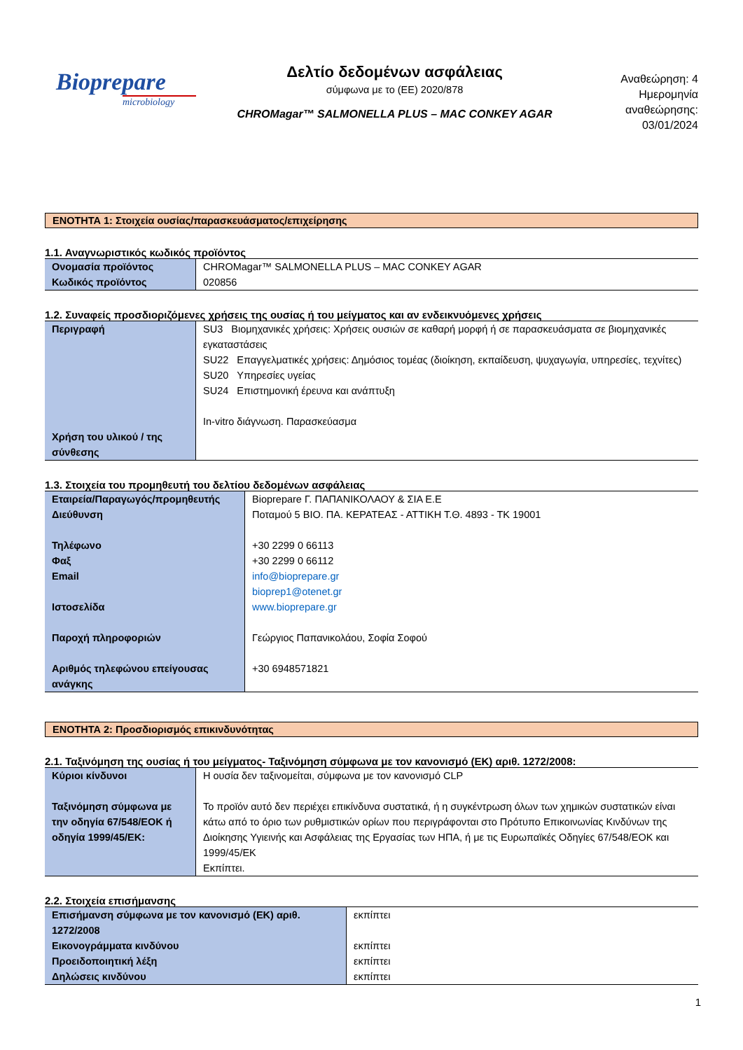Bioprepare
microbiology
Δελτίο δεδομένων ασφάλειας
σύμφωνα με το (ΕΕ) 2020/878
CHROMagar™ SALMONELLA PLUS – MAC CONKEY AGAR
Αναθεώρηση: 4
Ημερομηνία
αναθεώρησης:
03/01/2024
ΕΝΟΤΗΤΑ 1: Στοιχεία ουσίας/παρασκευάσματος/επιχείρησης
1.1. Αναγνωριστικός κωδικός προϊόντος
| Ονομασία προϊόντος Κωδικός προϊόντος | CHROMagar™ SALMONELLA PLUS – MAC CONKEY AGAR 020856 |
1.2. Συναφείς προσδιοριζόμενες χρήσεις της ουσίας ή του μείγματος και αν ενδεικνυόμενες χρήσεις
| Περιγραφή Χρήση του υλικού / της σύνθεσης | SU3 Βιομηχανικές χρήσεις: Χρήσεις ουσιών σε καθαρή μορφή ή σε παρασκευάσματα σε βιομηχανικές εγκαταστάσεις SU22 Επαγγελματικές χρήσεις: Δημόσιος τομέας (διοίκηση, εκπαίδευση, ψυχαγωγία, υπηρεσίες, τεχνίτες) SU20 Υπηρεσίες υγείας SU24 Επιστημονική έρευνα και ανάπτυξη In-vitro διάγνωση. Παρασκεύασμα |
1.3. Στοιχεία του προμηθευτή του δελτίου δεδομένων ασφάλειας
| Εταιρεία/Παραγωγός/προμηθευτής Διεύθυνση Τηλέφωνο Φαξ Email Ιστοσελίδα Παροχή πληροφοριών Αριθμός τηλεφώνου επείγουσας ανάγκης | Bioprepare Γ. ΠΑΠΑΝΙΚΟΛΑΟΥ & ΣΙΑ Ε.Ε Ποταμού 5 ΒΙΟ. ΠΑ. ΚΕΡΑΤΕΑΣ - ΑΤΤΙΚΗ Τ.Θ. 4893 - ΤΚ 19001 +30 2299 0 66113 +30 2299 0 66112 info@bioprepare.gr bioprep1@otenet.gr www.bioprepare.gr Γεώργιος Παπανικολάου, Σοφία Σοφού +30 6948571821 |
ΕΝΟΤΗΤΑ 2: Προσδιορισμός επικινδυνότητας
2.1. Ταξινόμηση της ουσίας ή του μείγματος- Ταξινόμηση σύμφωνα με τον κανονισμό (ΕΚ) αριθ. 1272/2008:
| Κύριοι κίνδυνοι Ταξινόμηση σύμφωνα με την οδηγία 67/548/ΕΟΚ ή οδηγία 1999/45/ΕΚ: | Η ουσία δεν ταξινομείται, σύμφωνα με τον κανονισμό CLP Το προϊόν αυτό δεν περιέχει επικίνδυνα συστατικά, ή η συγκέντρωση όλων των χημικών συστατικών είναι κάτω από το όριο των ρυθμιστικών ορίων που περιγράφονται στο Πρότυπο Επικοινωνίας Κινδύνων της Διοίκησης Υγιεινής και Ασφάλειας της Εργασίας των ΗΠΑ, ή με τις Ευρωπαϊκές Οδηγίες 67/548/ΕΟΚ και 1999/45/ΕΚ Εκπίπτει. |
2.2. Στοιχεία επισήμανσης
| Επισήμανση σύμφωνα με τον κανονισμό (ΕΚ) αριθ. 1272/2008 Εικονογράμματα κινδύνου Προειδοποιητική λέξη Δηλώσεις κινδύνου | εκπίπτει εκπίπτει εκπίπτει εκπίπτει |
1